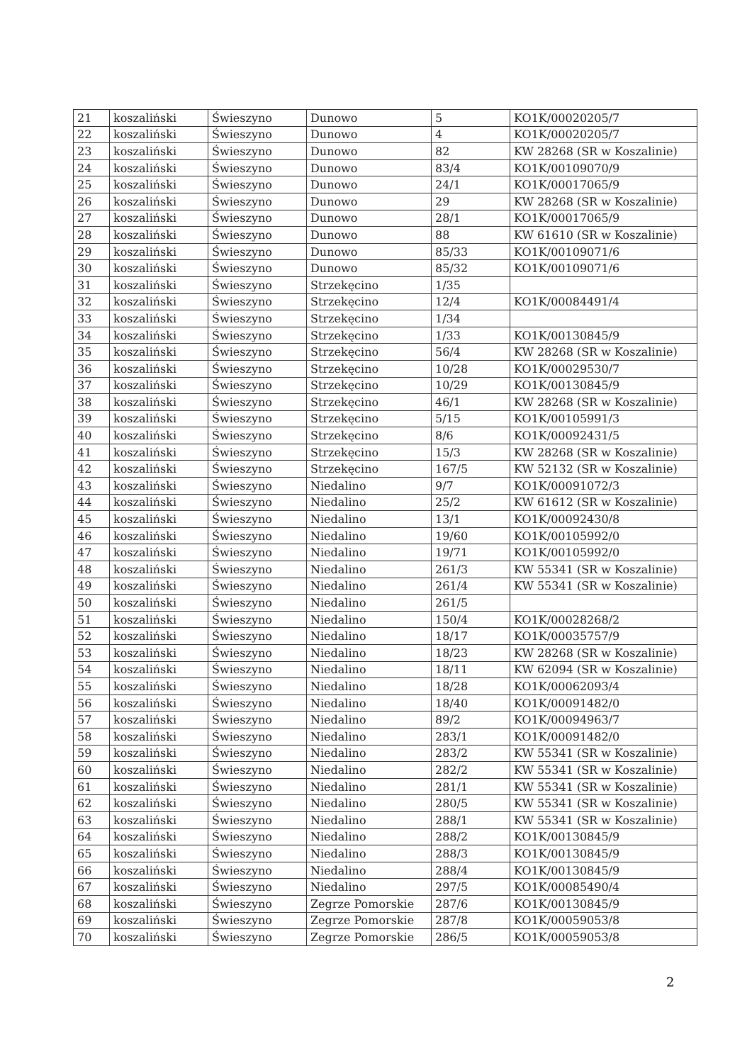| 21 | koszaliński | Świeszyno | Dunowo | 5 | KO1K/00020205/7 |
| 22 | koszaliński | Świeszyno | Dunowo | 4 | KO1K/00020205/7 |
| 23 | koszaliński | Świeszyno | Dunowo | 82 | KW 28268 (SR w Koszalinie) |
| 24 | koszaliński | Świeszyno | Dunowo | 83/4 | KO1K/00109070/9 |
| 25 | koszaliński | Świeszyno | Dunowo | 24/1 | KO1K/00017065/9 |
| 26 | koszaliński | Świeszyno | Dunowo | 29 | KW 28268 (SR w Koszalinie) |
| 27 | koszaliński | Świeszyno | Dunowo | 28/1 | KO1K/00017065/9 |
| 28 | koszaliński | Świeszyno | Dunowo | 88 | KW 61610 (SR w Koszalinie) |
| 29 | koszaliński | Świeszyno | Dunowo | 85/33 | KO1K/00109071/6 |
| 30 | koszaliński | Świeszyno | Dunowo | 85/32 | KO1K/00109071/6 |
| 31 | koszaliński | Świeszyno | Strzekęcino | 1/35 | |
| 32 | koszaliński | Świeszyno | Strzekęcino | 12/4 | KO1K/00084491/4 |
| 33 | koszaliński | Świeszyno | Strzekęcino | 1/34 | |
| 34 | koszaliński | Świeszyno | Strzekęcino | 1/33 | KO1K/00130845/9 |
| 35 | koszaliński | Świeszyno | Strzekęcino | 56/4 | KW 28268 (SR w Koszalinie) |
| 36 | koszaliński | Świeszyno | Strzekęcino | 10/28 | KO1K/00029530/7 |
| 37 | koszaliński | Świeszyno | Strzekęcino | 10/29 | KO1K/00130845/9 |
| 38 | koszaliński | Świeszyno | Strzekęcino | 46/1 | KW 28268 (SR w Koszalinie) |
| 39 | koszaliński | Świeszyno | Strzekęcino | 5/15 | KO1K/00105991/3 |
| 40 | koszaliński | Świeszyno | Strzekęcino | 8/6 | KO1K/00092431/5 |
| 41 | koszaliński | Świeszyno | Strzekęcino | 15/3 | KW 28268 (SR w Koszalinie) |
| 42 | koszaliński | Świeszyno | Strzekęcino | 167/5 | KW 52132 (SR w Koszalinie) |
| 43 | koszaliński | Świeszyno | Niedalino | 9/7 | KO1K/00091072/3 |
| 44 | koszaliński | Świeszyno | Niedalino | 25/2 | KW 61612 (SR w Koszalinie) |
| 45 | koszaliński | Świeszyno | Niedalino | 13/1 | KO1K/00092430/8 |
| 46 | koszaliński | Świeszyno | Niedalino | 19/60 | KO1K/00105992/0 |
| 47 | koszaliński | Świeszyno | Niedalino | 19/71 | KO1K/00105992/0 |
| 48 | koszaliński | Świeszyno | Niedalino | 261/3 | KW 55341 (SR w Koszalinie) |
| 49 | koszaliński | Świeszyno | Niedalino | 261/4 | KW 55341 (SR w Koszalinie) |
| 50 | koszaliński | Świeszyno | Niedalino | 261/5 | |
| 51 | koszaliński | Świeszyno | Niedalino | 150/4 | KO1K/00028268/2 |
| 52 | koszaliński | Świeszyno | Niedalino | 18/17 | KO1K/00035757/9 |
| 53 | koszaliński | Świeszyno | Niedalino | 18/23 | KW 28268 (SR w Koszalinie) |
| 54 | koszaliński | Świeszyno | Niedalino | 18/11 | KW 62094 (SR w Koszalinie) |
| 55 | koszaliński | Świeszyno | Niedalino | 18/28 | KO1K/00062093/4 |
| 56 | koszaliński | Świeszyno | Niedalino | 18/40 | KO1K/00091482/0 |
| 57 | koszaliński | Świeszyno | Niedalino | 89/2 | KO1K/00094963/7 |
| 58 | koszaliński | Świeszyno | Niedalino | 283/1 | KO1K/00091482/0 |
| 59 | koszaliński | Świeszyno | Niedalino | 283/2 | KW 55341 (SR w Koszalinie) |
| 60 | koszaliński | Świeszyno | Niedalino | 282/2 | KW 55341 (SR w Koszalinie) |
| 61 | koszaliński | Świeszyno | Niedalino | 281/1 | KW 55341 (SR w Koszalinie) |
| 62 | koszaliński | Świeszyno | Niedalino | 280/5 | KW 55341 (SR w Koszalinie) |
| 63 | koszaliński | Świeszyno | Niedalino | 288/1 | KW 55341 (SR w Koszalinie) |
| 64 | koszaliński | Świeszyno | Niedalino | 288/2 | KO1K/00130845/9 |
| 65 | koszaliński | Świeszyno | Niedalino | 288/3 | KO1K/00130845/9 |
| 66 | koszaliński | Świeszyno | Niedalino | 288/4 | KO1K/00130845/9 |
| 67 | koszaliński | Świeszyno | Niedalino | 297/5 | KO1K/00085490/4 |
| 68 | koszaliński | Świeszyno | Zegrze Pomorskie | 287/6 | KO1K/00130845/9 |
| 69 | koszaliński | Świeszyno | Zegrze Pomorskie | 287/8 | KO1K/00059053/8 |
| 70 | koszaliński | Świeszyno | Zegrze Pomorskie | 286/5 | KO1K/00059053/8 |
2